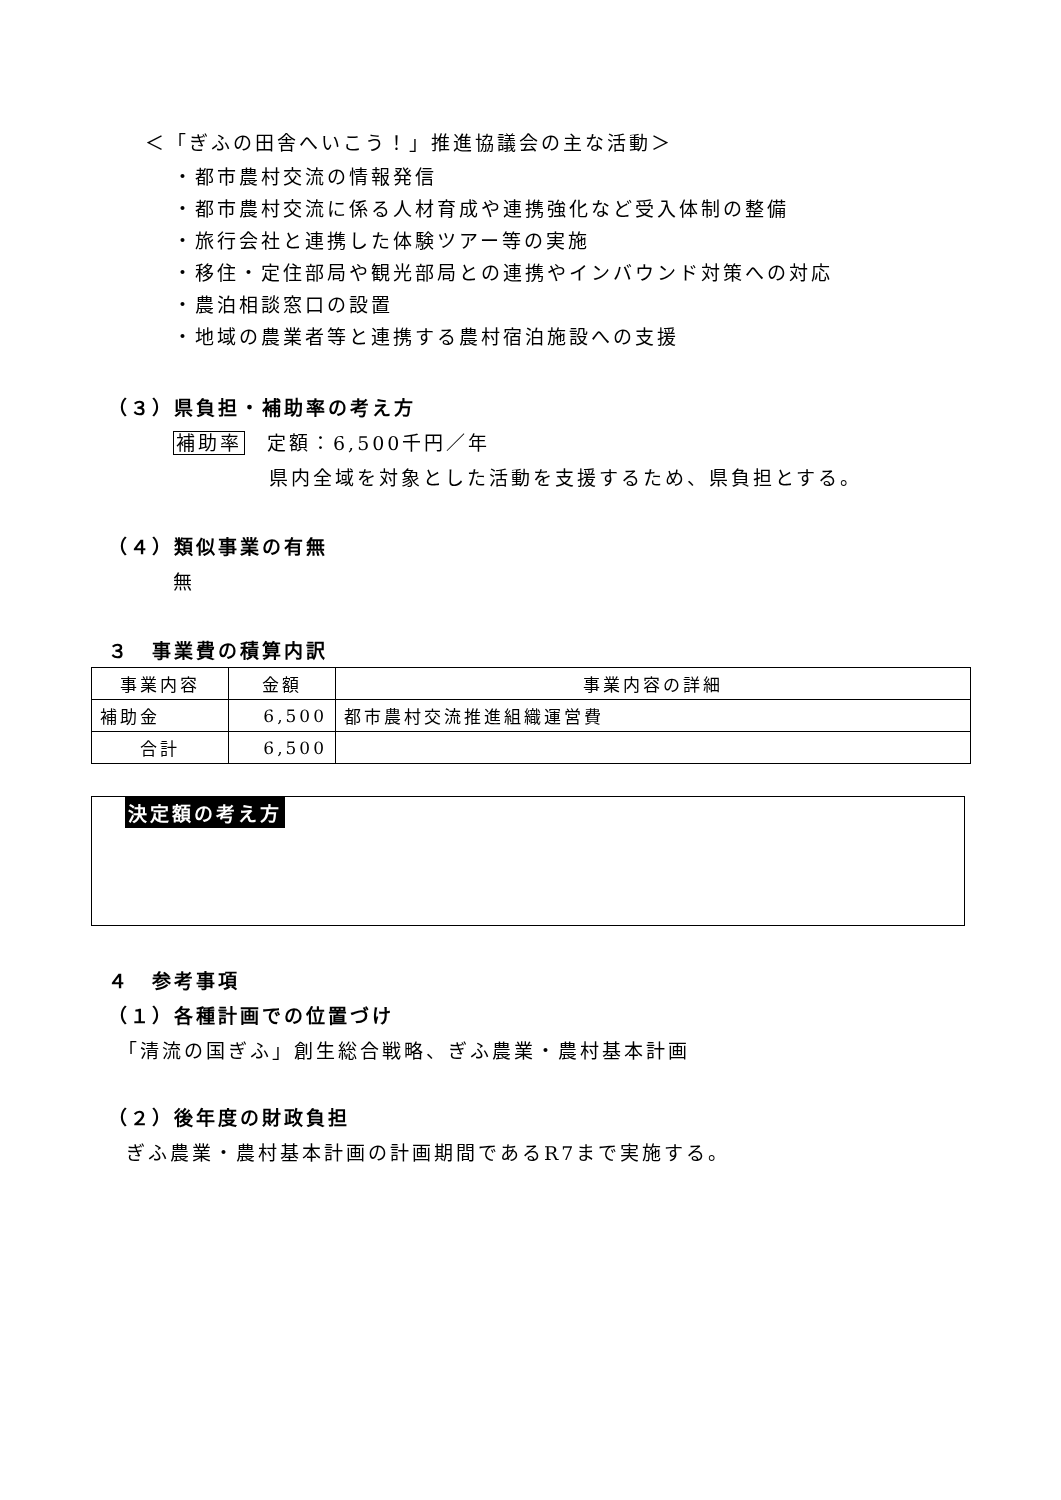＜「ぎふの田舎へいこう！」推進協議会の主な活動＞
・都市農村交流の情報発信
・都市農村交流に係る人材育成や連携強化など受入体制の整備
・旅行会社と連携した体験ツアー等の実施
・移住・定住部局や観光部局との連携やインバウンド対策への対応
・農泊相談窓口の設置
・地域の農業者等と連携する農村宿泊施設への支援
（３）県負担・補助率の考え方
補助率　定額：6,500千円／年
県内全域を対象とした活動を支援するため、県負担とする。
（４）類似事業の有無
無
３　事業費の積算内訳
| 事業内容 | 金額 | 事業内容の詳細 |
| --- | --- | --- |
| 補助金 | 6,500 | 都市農村交流推進組織運営費 |
| 合計 | 6,500 | |
決定額の考え方
４　参考事項
（１）各種計画での位置づけ
「清流の国ぎふ」創生総合戦略、ぎふ農業・農村基本計画
（２）後年度の財政負担
ぎふ農業・農村基本計画の計画期間であるR7まで実施する。